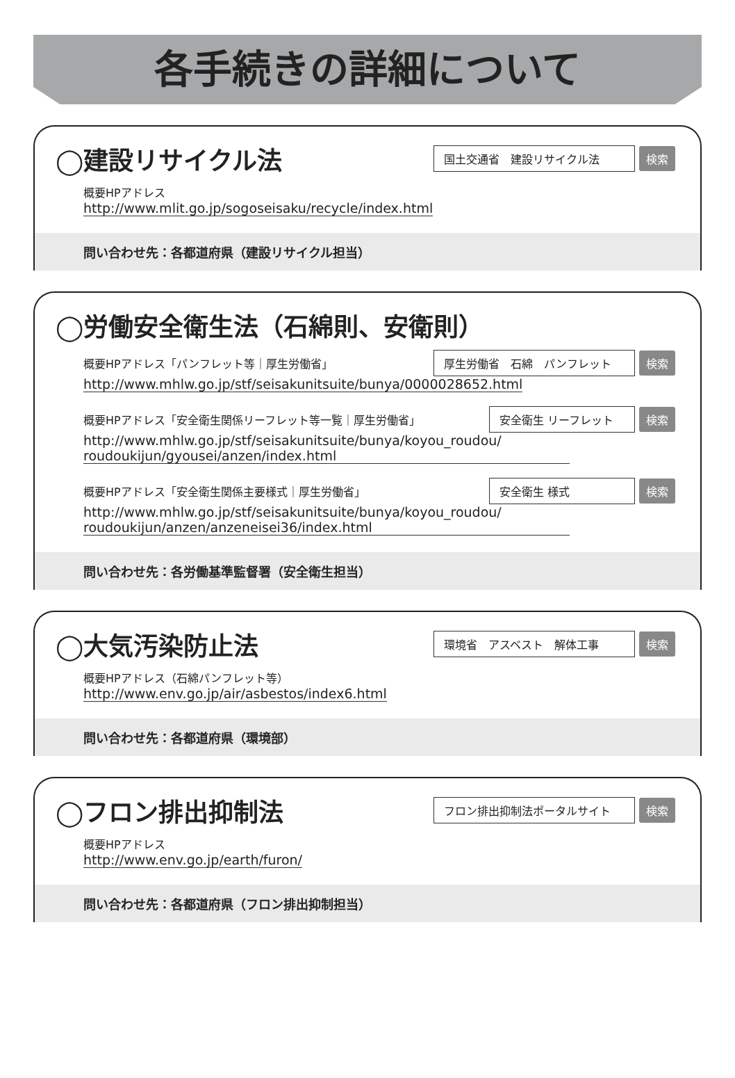各手続きの詳細について
◯建設リサイクル法
国土交通省　建設リサイクル法 検索
概要HPアドレス
http://www.mlit.go.jp/sogoseisaku/recycle/index.html
問い合わせ先：各都道府県（建設リサイクル担当）
◯労働安全衛生法（石綿則、安衛則）
概要HPアドレス「パンフレット等｜厚生労働省」
厚生労働省　石綿　パンフレット 検索
http://www.mhlw.go.jp/stf/seisakunitsuite/bunya/0000028652.html
概要HPアドレス「安全衛生関係リーフレット等一覧｜厚生労働省」
安全衛生 リーフレット 検索
http://www.mhlw.go.jp/stf/seisakunitsuite/bunya/koyou_roudou/ roudoukijun/gyousei/anzen/index.html
概要HPアドレス「安全衛生関係主要様式｜厚生労働省」
安全衛生 様式 検索
http://www.mhlw.go.jp/stf/seisakunitsuite/bunya/koyou_roudou/ roudoukijun/anzen/anzeneisei36/index.html
問い合わせ先：各労働基準監督署（安全衛生担当）
◯大気汚染防止法
環境省　アスベスト　解体工事 検索
概要HPアドレス（石綿パンフレット等）
http://www.env.go.jp/air/asbestos/index6.html
問い合わせ先：各都道府県（環境部）
◯フロン排出抑制法
フロン排出抑制法ポータルサイト 検索
概要HPアドレス
http://www.env.go.jp/earth/furon/
問い合わせ先：各都道府県（フロン排出抑制担当）